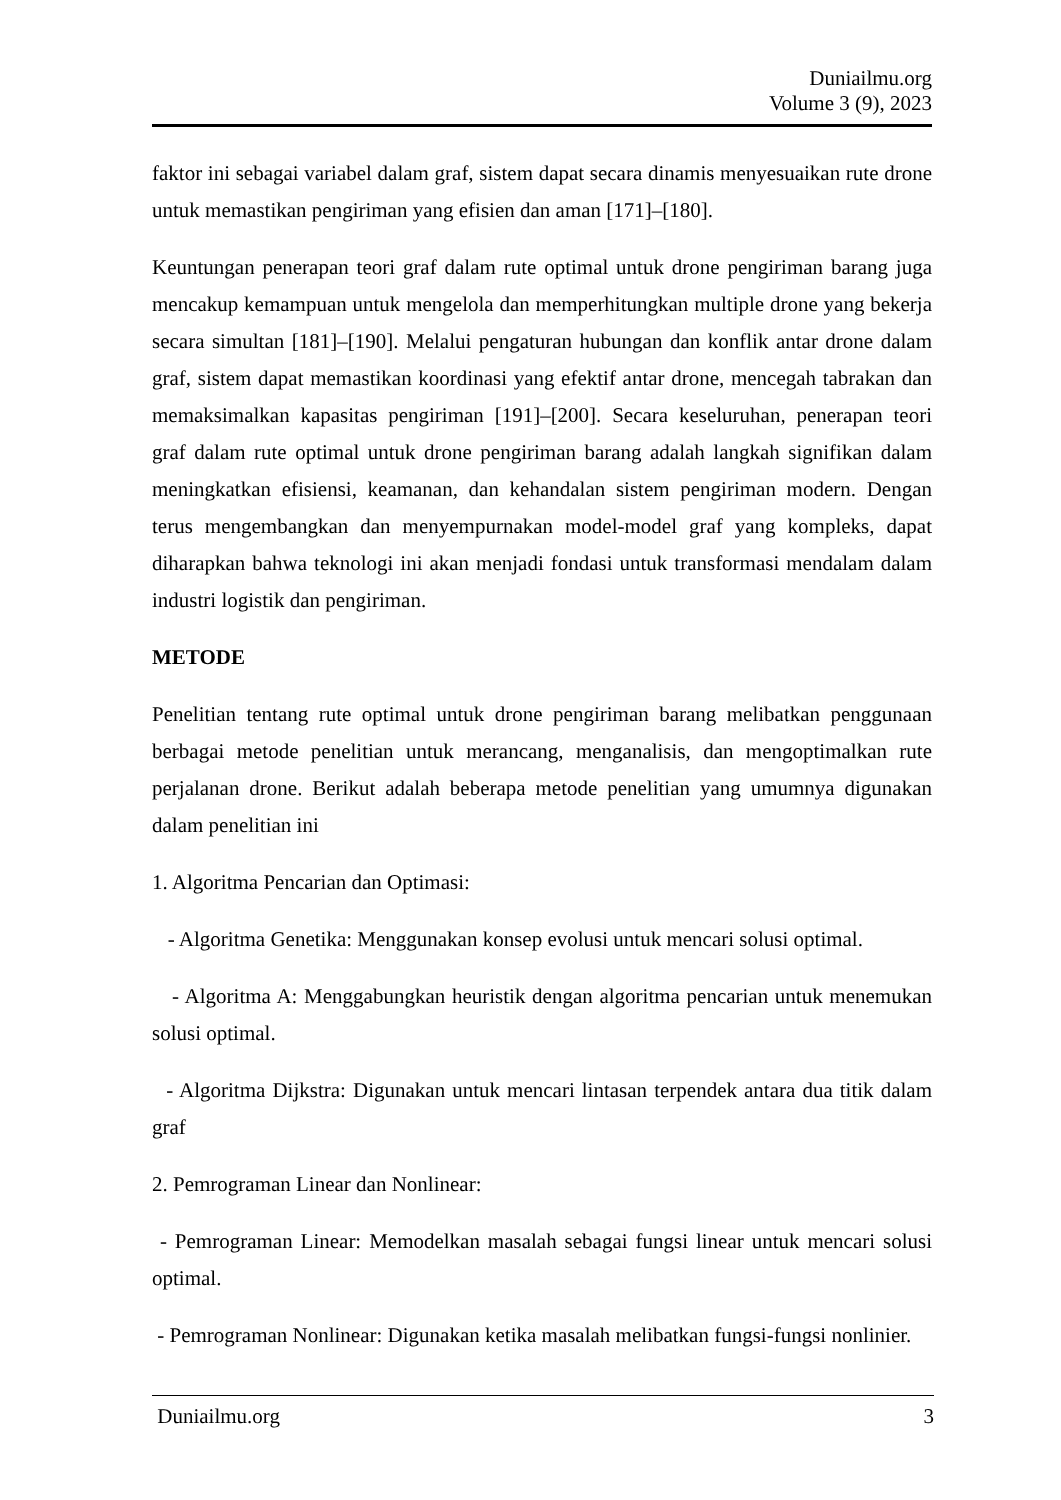Duniailmu.org
Volume 3 (9), 2023
faktor ini sebagai variabel dalam graf, sistem dapat secara dinamis menyesuaikan rute drone untuk memastikan pengiriman yang efisien dan aman [171]–[180].
Keuntungan penerapan teori graf dalam rute optimal untuk drone pengiriman barang juga mencakup kemampuan untuk mengelola dan memperhitungkan multiple drone yang bekerja secara simultan [181]–[190]. Melalui pengaturan hubungan dan konflik antar drone dalam graf, sistem dapat memastikan koordinasi yang efektif antar drone, mencegah tabrakan dan memaksimalkan kapasitas pengiriman [191]–[200]. Secara keseluruhan, penerapan teori graf dalam rute optimal untuk drone pengiriman barang adalah langkah signifikan dalam meningkatkan efisiensi, keamanan, dan kehandalan sistem pengiriman modern. Dengan terus mengembangkan dan menyempurnakan model-model graf yang kompleks, dapat diharapkan bahwa teknologi ini akan menjadi fondasi untuk transformasi mendalam dalam industri logistik dan pengiriman.
METODE
Penelitian tentang rute optimal untuk drone pengiriman barang melibatkan penggunaan berbagai metode penelitian untuk merancang, menganalisis, dan mengoptimalkan rute perjalanan drone. Berikut adalah beberapa metode penelitian yang umumnya digunakan dalam penelitian ini
1. Algoritma Pencarian dan Optimasi:
- Algoritma Genetika: Menggunakan konsep evolusi untuk mencari solusi optimal.
- Algoritma A: Menggabungkan heuristik dengan algoritma pencarian untuk menemukan solusi optimal.
- Algoritma Dijkstra: Digunakan untuk mencari lintasan terpendek antara dua titik dalam graf
2. Pemrograman Linear dan Nonlinear:
- Pemrograman Linear: Memodelkan masalah sebagai fungsi linear untuk mencari solusi optimal.
- Pemrograman Nonlinear: Digunakan ketika masalah melibatkan fungsi-fungsi nonlinier.
Duniailmu.org 3